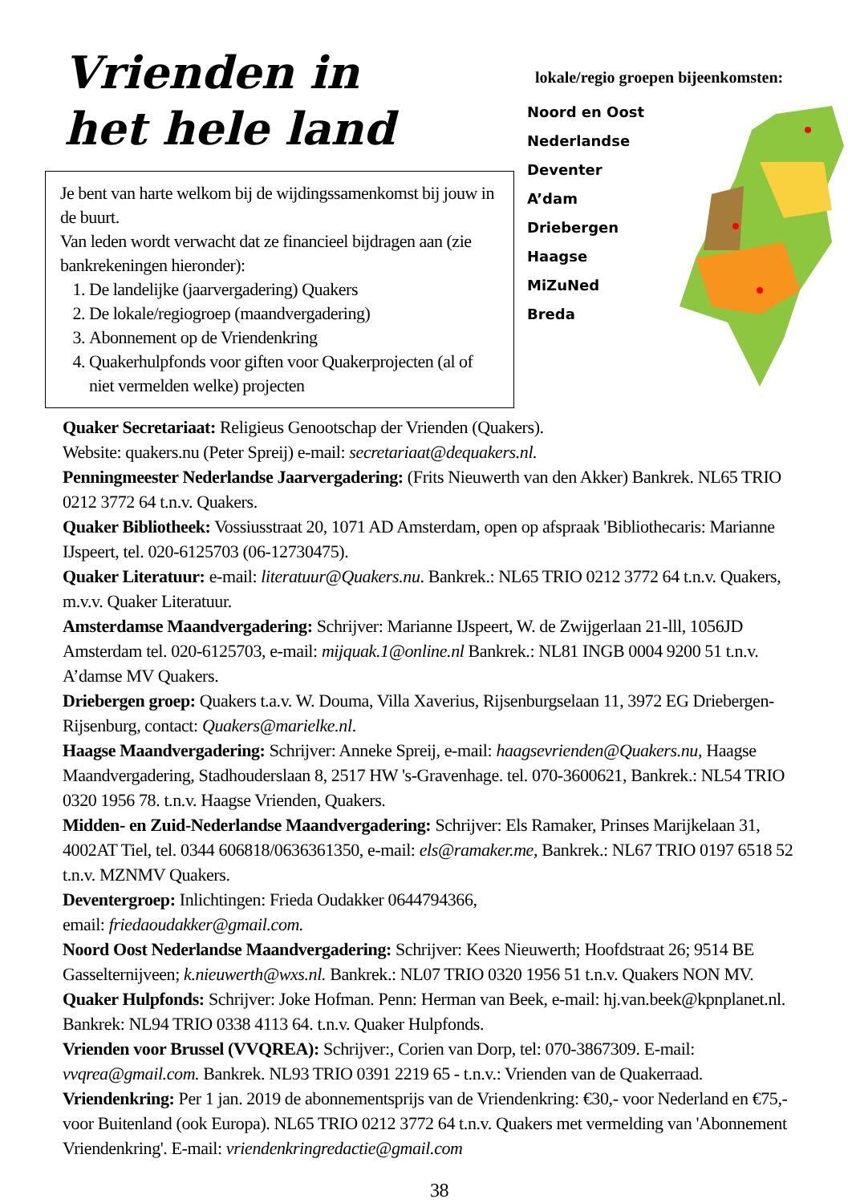Vrienden in
het hele land
Je bent van harte welkom bij de wijdingssamenkomst bij jouw in de buurt.
Van leden wordt verwacht dat ze financieel bijdragen aan (zie bankrekeningen hieronder):
1. De landelijke (jaarvergadering) Quakers
2. De lokale/regiogroep (maandvergadering)
3. Abonnement op de Vriendenkring
4. Quakerhulpfonds voor giften voor Quakerprojecten (al of niet vermelden welke) projecten
lokale/regio groepen bijeenkomsten:
Noord en Oost
Nederlandse
Deventer
A’dam
Driebergen
Haagse
MiZuNed
Breda
Quaker Secretariaat: Religieus Genootschap der Vrienden (Quakers).
Website: quakers.nu (Peter Spreij) e-mail: secretariaat@dequakers.nl.
Penningmeester Nederlandse Jaarvergadering: (Frits Nieuwerth van den Akker) Bankrek. NL65 TRIO 0212 3772 64 t.n.v. Quakers.
Quaker Bibliotheek: Vossiusstraat 20, 1071 AD Amsterdam, open op afspraak 'Bibliothecaris: Marianne IJspeert, tel. 020-6125703 (06-12730475).
Quaker Literatuur: e-mail: literatuur@Quakers.nu. Bankrek.: NL65 TRIO 0212 3772 64 t.n.v. Quakers, m.v.v. Quaker Literatuur.
Amsterdamse Maandvergadering: Schrijver: Marianne IJspeert, W. de Zwijgerlaan 21-lll, 1056JD Amsterdam tel. 020-6125703, e-mail: mijquak.1@online.nl Bankrek.: NL81 INGB 0004 9200 51 t.n.v. A’damse MV Quakers.
Driebergen groep: Quakers t.a.v. W. Douma, Villa Xaverius, Rijsenburgselaan 11, 3972 EG Driebergen- Rijsenburg, contact: Quakers@marielke.nl.
Haagse Maandvergadering: Schrijver: Anneke Spreij, e-mail: haagsevrienden@Quakers.nu, Haagse Maandvergadering, Stadhouderslaan 8, 2517 HW 's-Gravenhage. tel. 070-3600621, Bankrek.: NL54 TRIO 0320 1956 78. t.n.v. Haagse Vrienden, Quakers.
Midden- en Zuid-Nederlandse Maandvergadering: Schrijver: Els Ramaker, Prinses Marijkelaan 31, 4002AT Tiel, tel. 0344 606818/0636361350, e-mail: els@ramaker.me, Bankrek.: NL67 TRIO 0197 6518 52 t.n.v. MZNMV Quakers.
Deventergroep: Inlichtingen: Frieda Oudakker 0644794366,
email: friedaoudakker@gmail.com.
Noord Oost Nederlandse Maandvergadering: Schrijver: Kees Nieuwerth; Hoofdstraat 26; 9514 BE Gasselternijveen; k.nieuwerth@wxs.nl. Bankrek.: NL07 TRIO 0320 1956 51 t.n.v. Quakers NON MV.
Quaker Hulpfonds: Schrijver: Joke Hofman. Penn: Herman van Beek, e-mail: hj.van.beek@kpnplanet.nl. Bankrek: NL94 TRIO 0338 4113 64. t.n.v. Quaker Hulpfonds.
Vrienden voor Brussel (VVQREA): Schrijver:, Corien van Dorp, tel: 070-3867309. E-mail: vvqrea@gmail.com. Bankrek. NL93 TRIO 0391 2219 65 - t.n.v.: Vrienden van de Quakerraad.
Vriendenkring: Per 1 jan. 2019 de abonnementsprijs van de Vriendenkring: €30,- voor Nederland en €75,- voor Buitenland (ook Europa). NL65 TRIO 0212 3772 64 t.n.v. Quakers met vermelding van 'Abonnement Vriendenkring'. E-mail: vriendenkringredactie@gmail.com
38